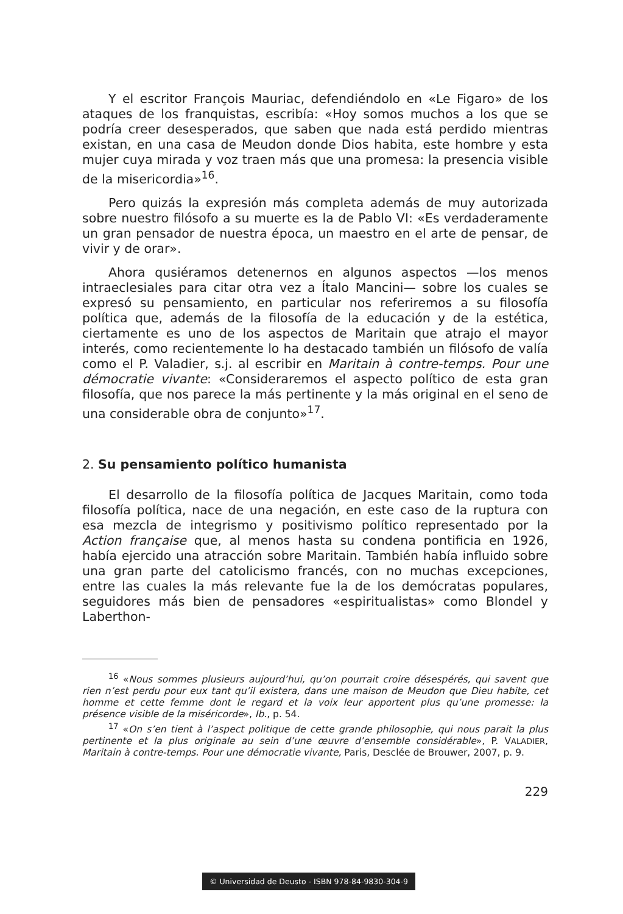Y el escritor François Mauriac, defendiéndolo en «Le Figaro» de los ataques de los franquistas, escribía: «Hoy somos muchos a los que se podría creer desesperados, que saben que nada está perdido mientras existan, en una casa de Meudon donde Dios habita, este hombre y esta mujer cuya mirada y voz traen más que una promesa: la presencia visible de la misericordia»<sup>16</sup>.
Pero quizás la expresión más completa además de muy autorizada sobre nuestro filósofo a su muerte es la de Pablo VI: «Es verdaderamente un gran pensador de nuestra época, un maestro en el arte de pensar, de vivir y de orar».
Ahora qusiéramos detenernos en algunos aspectos —los menos intraeclesiales para citar otra vez a Ítalo Mancini— sobre los cuales se expresó su pensamiento, en particular nos referiremos a su filosofía política que, además de la filosofía de la educación y de la estética, ciertamente es uno de los aspectos de Maritain que atrajo el mayor interés, como recientemente lo ha destacado también un filósofo de valía como el P. Valadier, s.j. al escribir en Maritain à contre-temps. Pour une démocratie vivante: «Consideraremos el aspecto político de esta gran filosofía, que nos parece la más pertinente y la más original en el seno de una considerable obra de conjunto»<sup>17</sup>.
2. Su pensamiento político humanista
El desarrollo de la filosofía política de Jacques Maritain, como toda filosofía política, nace de una negación, en este caso de la ruptura con esa mezcla de integrismo y positivismo político representado por la Action française que, al menos hasta su condena pontificia en 1926, había ejercido una atracción sobre Maritain. También había influido sobre una gran parte del catolicismo francés, con no muchas excepciones, entre las cuales la más relevante fue la de los demócratas populares, seguidores más bien de pensadores «espiritualistas» como Blondel y Laberthon-
<sup>16</sup> «Nous sommes plusieurs aujourd’hui, qu’on pourrait croire désespérés, qui savent que rien n’est perdu pour eux tant qu’il existera, dans une maison de Meudon que Dieu habite, cet homme et cette femme dont le regard et la voix leur apportent plus qu’une promesse: la présence visible de la miséricorde», Ib., p. 54.
<sup>17</sup> «On s’en tient à l’aspect politique de cette grande philosophie, qui nous parait la plus pertinente et la plus originale au sein d’une œuvre d’ensemble considérable», P. VALADIER, Maritain à contre-temps. Pour une démocratie vivante, Paris, Desclée de Brouwer, 2007, p. 9.
229
© Universidad de Deusto - ISBN 978-84-9830-304-9